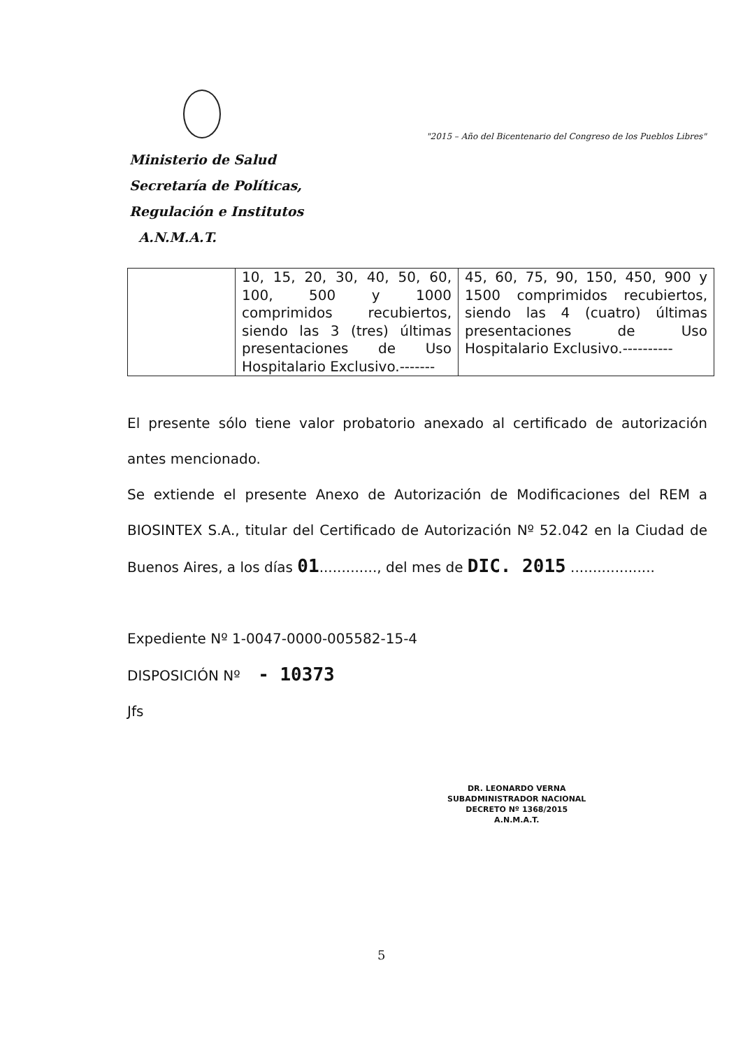"2015 – Año del Bicentenario del Congreso de los Pueblos Libres"
Ministerio de Salud
Secretaría de Políticas,
Regulación e Institutos
A.N.M.A.T.
| | 10, 15, 20, 30, 40, 50, 60, 100, 500 y 1000 comprimidos recubiertos, siendo las 3 (tres) últimas presentaciones de Uso Hospitalario Exclusivo.------- | 45, 60, 75, 90, 150, 450, 900 y 1500 comprimidos recubiertos, siendo las 4 (cuatro) últimas presentaciones de Uso Hospitalario Exclusivo.---------- |
El presente sólo tiene valor probatorio anexado al certificado de autorización antes mencionado.
Se extiende el presente Anexo de Autorización de Modificaciones del REM a BIOSINTEX S.A., titular del Certificado de Autorización Nº 52.042 en la Ciudad de Buenos Aires, a los días 01............., del mes de DIC. 2015 ...................
Expediente Nº 1-0047-0000-005582-15-4
DISPOSICIÓN Nº - 10373
Jfs
DR. LEONARDO VERNA
SUBADMINISTRADOR NACIONAL
DECRETO Nº 1368/2015
A.N.M.A.T.
5